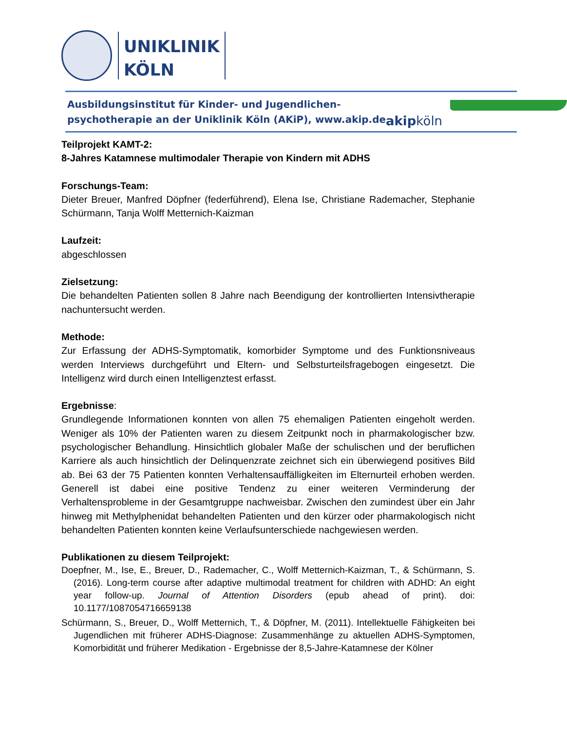UNIKLINIK
KÖLN
Ausbildungsinstitut für Kinder- und Jugendlichen-
psychotherapie an der Uniklinik Köln (AKiP), www.akip.de
akipköln
Teilprojekt KAMT-2:
8-Jahres Katamnese multimodaler Therapie von Kindern mit ADHS
Forschungs-Team:
Dieter Breuer, Manfred Döpfner (federführend), Elena Ise, Christiane Rademacher, Stephanie Schürmann, Tanja Wolff Metternich-Kaizman
Laufzeit:
abgeschlossen
Zielsetzung:
Die behandelten Patienten sollen 8 Jahre nach Beendigung der kontrollierten Intensivtherapie nachuntersucht werden.
Methode:
Zur Erfassung der ADHS-Symptomatik, komorbider Symptome und des Funktionsniveaus werden Interviews durchgeführt und Eltern- und Selbsturteilsfragebogen eingesetzt. Die Intelligenz wird durch einen Intelligenztest erfasst.
Ergebnisse:
Grundlegende Informationen konnten von allen 75 ehemaligen Patienten eingeholt werden. Weniger als 10% der Patienten waren zu diesem Zeitpunkt noch in pharmakologischer bzw. psychologischer Behandlung. Hinsichtlich globaler Maße der schulischen und der beruflichen Karriere als auch hinsichtlich der Delinquenzrate zeichnet sich ein überwiegend positives Bild ab. Bei 63 der 75 Patienten konnten Verhaltensauffälligkeiten im Elternurteil erhoben werden. Generell ist dabei eine positive Tendenz zu einer weiteren Verminderung der Verhaltensprobleme in der Gesamtgruppe nachweisbar. Zwischen den zumindest über ein Jahr hinweg mit Methylphenidat behandelten Patienten und den kürzer oder pharmakologisch nicht behandelten Patienten konnten keine Verlaufsunterschiede nachgewiesen werden.
Publikationen zu diesem Teilprojekt:
Doepfner, M., Ise, E., Breuer, D., Rademacher, C., Wolff Metternich-Kaizman, T., & Schürmann, S. (2016). Long-term course after adaptive multimodal treatment for children with ADHD: An eight year follow-up. Journal of Attention Disorders (epub ahead of print). doi: 10.1177/1087054716659138
Schürmann, S., Breuer, D., Wolff Metternich, T., & Döpfner, M. (2011). Intellektuelle Fähigkeiten bei Jugendlichen mit früherer ADHS-Diagnose: Zusammenhänge zu aktuellen ADHS-Symptomen, Komorbidität und früherer Medikation - Ergebnisse der 8,5-Jahre-Katamnese der Kölner